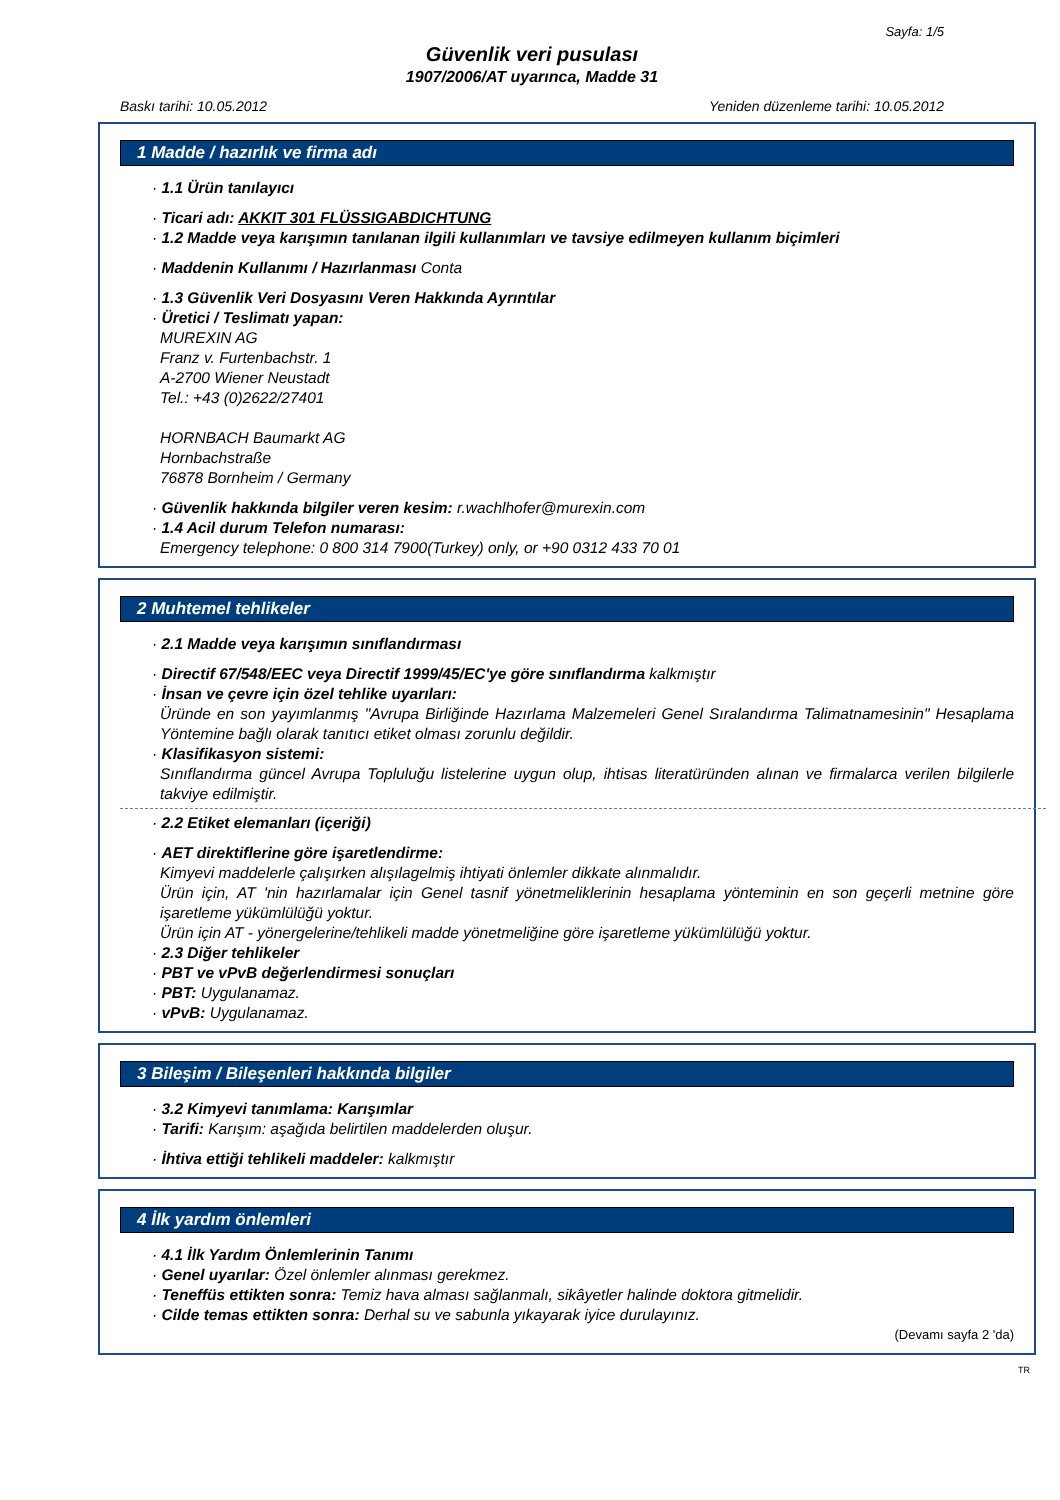Sayfa: 1/5
Güvenlik veri pusulası
1907/2006/AT uyarınca, Madde 31
Baskı tarihi: 10.05.2012 Yeniden düzenleme tarihi: 10.05.2012
1 Madde / hazırlık ve firma adı
· 1.1 Ürün tanılayıcı
· Ticari adı: AKKIT 301 FLÜSSIGABDICHTUNG
· 1.2 Madde veya karışımın tanılanan ilgili kullanımları ve tavsiye edilmeyen kullanım biçimleri
· Maddenin Kullanımı / Hazırlanması Conta
· 1.3 Güvenlik Veri Dosyasını Veren Hakkında Ayrıntılar
· Üretici / Teslimatı yapan:
MUREXIN AG
Franz v. Furtenbachstr. 1
A-2700 Wiener Neustadt
Tel.: +43 (0)2622/27401
HORNBACH Baumarkt AG
Hornbachstraße
76878 Bornheim / Germany
· Güvenlik hakkında bilgiler veren kesim: r.wachlhofer@murexin.com
· 1.4 Acil durum Telefon numarası:
Emergency telephone: 0 800 314 7900(Turkey) only, or +90 0312 433 70 01
2 Muhtemel tehlikeler
· 2.1 Madde veya karışımın sınıflandırması
· Directif 67/548/EEC veya Directif 1999/45/EC'ye göre sınıflandırma kalkmıştır
· İnsan ve çevre için özel tehlike uyarıları:
Üründe en son yayımlanmış "Avrupa Birliğinde Hazırlama Malzemeleri Genel Sıralandırma Talimatnamesinin" Hesaplama Yöntemine bağlı olarak tanıtıcı etiket olması zorunlu değildir.
· Klasifikasyon sistemi:
Sınıflandırma güncel Avrupa Topluluğu listelerine uygun olup, ihtisas literatüründen alınan ve firmalarca verilen bilgilerle takviye edilmiştir.
· 2.2 Etiket elemanları (içeriği)
· AET direktiflerine göre işaretlendirme:
Kimyevi maddelerle çalışırken alışılagelmiş ihtiyati önlemler dikkate alınmalıdır.
Ürün için, AT 'nin hazırlamalar için Genel tasnif yönetmeliklerinin hesaplama yönteminin en son geçerli metnine göre işaretleme yükümlülüğü yoktur.
Ürün için AT - yönergelerine/tehlikeli madde yönetmeliğine göre işaretleme yükümlülüğü yoktur.
· 2.3 Diğer tehlikeler
· PBT ve vPvB değerlendirmesi sonuçları
· PBT: Uygulanamaz.
· vPvB: Uygulanamaz.
3 Bileşim / Bileşenleri hakkında bilgiler
· 3.2 Kimyevi tanımlama: Karışımlar
· Tarifi: Karışım: aşağıda belirtilen maddelerden oluşur.
· İhtiva ettiği tehlikeli maddeler: kalkmıştır
4 İlk yardım önlemleri
· 4.1 İlk Yardım Önlemlerinin Tanımı
· Genel uyarılar: Özel önlemler alınması gerekmez.
· Teneffüs ettikten sonra: Temiz hava alması sağlanmalı, sikâyetler halinde doktora gitmelidir.
· Cilde temas ettikten sonra: Derhal su ve sabunla yıkayarak iyice durulayınız.
(Devamı sayfa 2 'da)
TR